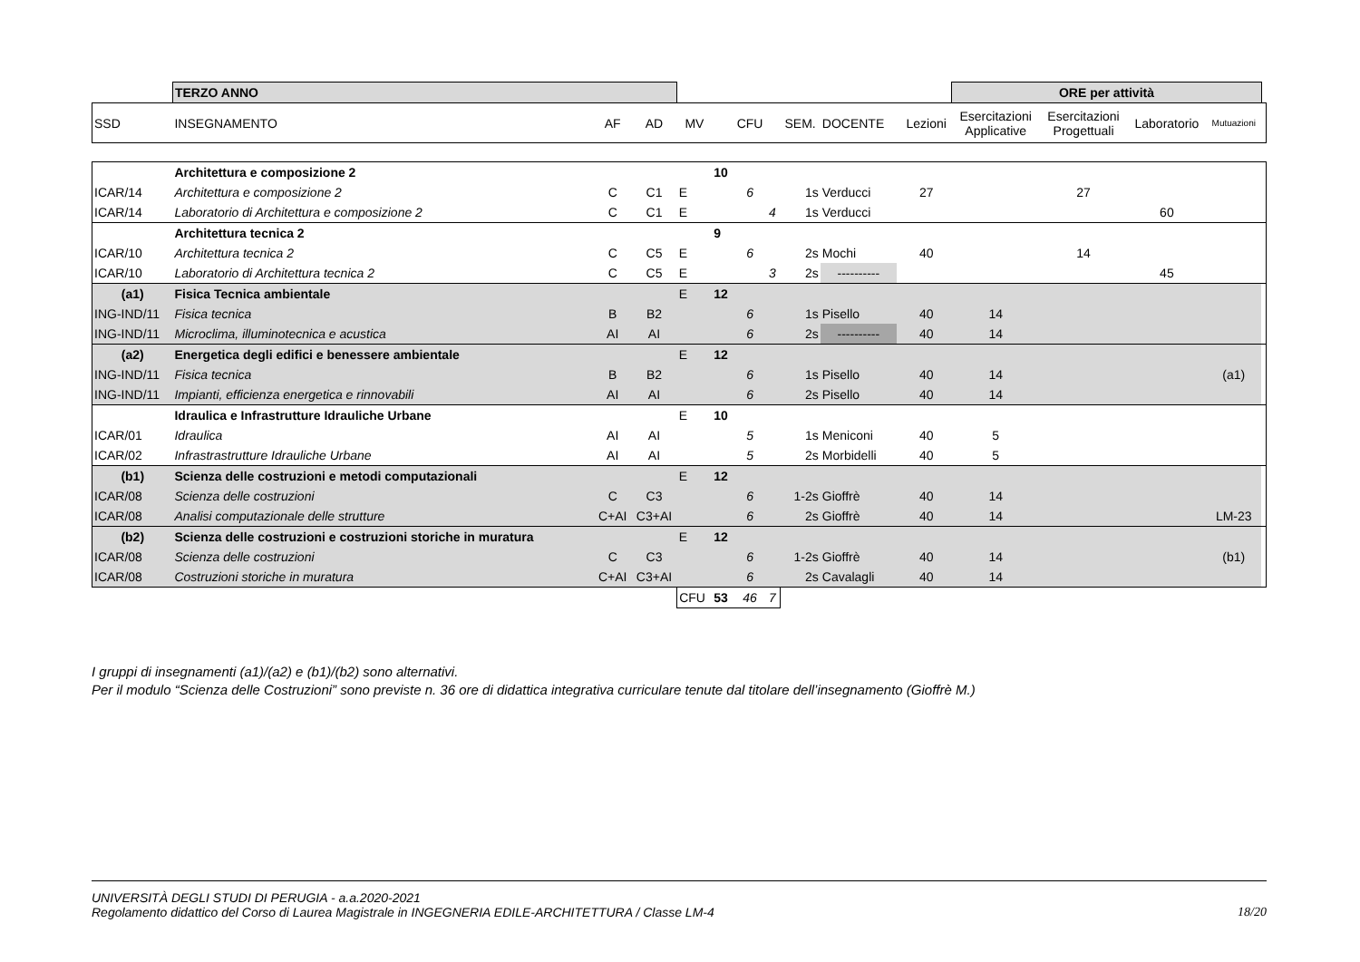| | TERZO ANNO | | | | | | | | | | | ORE per attività | | | | |
| SSD | INSEGNAMENTO | AF | AD | MV | | CFU | | SEM. | DOCENTE | | Lezioni | Esercitazioni Applicative | Esercitazioni Progettuali | Laboratorio | Mutuazioni | |
| | Architettura e composizione 2 | | | | 10 | | | | | | | | | | | |
| ICAR/14 | Architettura e composizione 2 | C | C1 | E | | 6 | | 1s | Verducci | | 27 | | 27 | | | |
| ICAR/14 | Laboratorio di Architettura e composizione 2 | C | C1 | E | | | 4 | 1s | Verducci | | | | | 60 | | |
| | Architettura tecnica 2 | | | | 9 | | | | | | | | | | | |
| ICAR/10 | Architettura tecnica 2 | C | C5 | E | | 6 | | 2s | Mochi | | 40 | | 14 | | | |
| ICAR/10 | Laboratorio di Architettura tecnica 2 | C | C5 | E | | | 3 | 2s | ---------- | | | | | 45 | | |
| (a1) | Fisica Tecnica ambientale | | | E | 12 | | | | | | | | | | | |
| ING-IND/11 | Fisica tecnica | B | B2 | | | 6 | | 1s | Pisello | | 40 | 14 | | | | |
| ING-IND/11 | Microclima, illuminotecnica e acustica | AI | AI | | | 6 | | 2s | ---------- | | 40 | 14 | | | | |
| (a2) | Energetica degli edifici e benessere ambientale | | | E | 12 | | | | | | | | | | | |
| ING-IND/11 | Fisica tecnica | B | B2 | | | 6 | | 1s | Pisello | | 40 | 14 | | | (a1) | |
| ING-IND/11 | Impianti, efficienza energetica e rinnovabili | AI | AI | | | 6 | | 2s | Pisello | | 40 | 14 | | | | |
| | Idraulica e Infrastrutture Idrauliche Urbane | | | E | 10 | | | | | | | | | | | |
| ICAR/01 | Idraulica | AI | AI | | | 5 | | 1s | Meniconi | | 40 | 5 | | | | |
| ICAR/02 | Infrastrastrutture Idrauliche Urbane | AI | AI | | | 5 | | 2s | Morbidelli | | 40 | 5 | | | | |
| (b1) | Scienza delle costruzioni e metodi computazionali | | | E | 12 | | | | | | | | | | | |
| ICAR/08 | Scienza delle costruzioni | C | C3 | | | 6 | | 1-2s | Gioffrè | | 40 | 14 | | | | |
| ICAR/08 | Analisi computazionale delle strutture | C+AI | C3+AI | | | 6 | | 2s | Gioffrè | | 40 | 14 | | | LM-23 | |
| (b2) | Scienza delle costruzioni e costruzioni storiche in muratura | | | E | 12 | | | | | | | | | | | |
| ICAR/08 | Scienza delle costruzioni | C | C3 | | | 6 | | 1-2s | Gioffrè | | 40 | 14 | | | (b1) | |
| ICAR/08 | Costruzioni storiche in muratura | C+AI | C3+AI | | | 6 | | 2s | Cavalagli | | 40 | 14 | | | | |
| | | | | CFU | 53 | 46 | 7 | | | | | | | | | |
I gruppi di insegnamenti (a1)/(a2) e (b1)/(b2) sono alternativi.
Per il modulo “Scienza delle Costruzioni” sono previste n. 36 ore di didattica integrativa curriculare tenute dal titolare dell’insegnamento (Gioffrè M.)
UNIVERSITÀ DEGLI STUDI DI PERUGIA - a.a.2020-2021
Regolamento didattico del Corso di Laurea Magistrale in INGEGNERIA EDILE-ARCHITETTURA / Classe LM-4
18/20